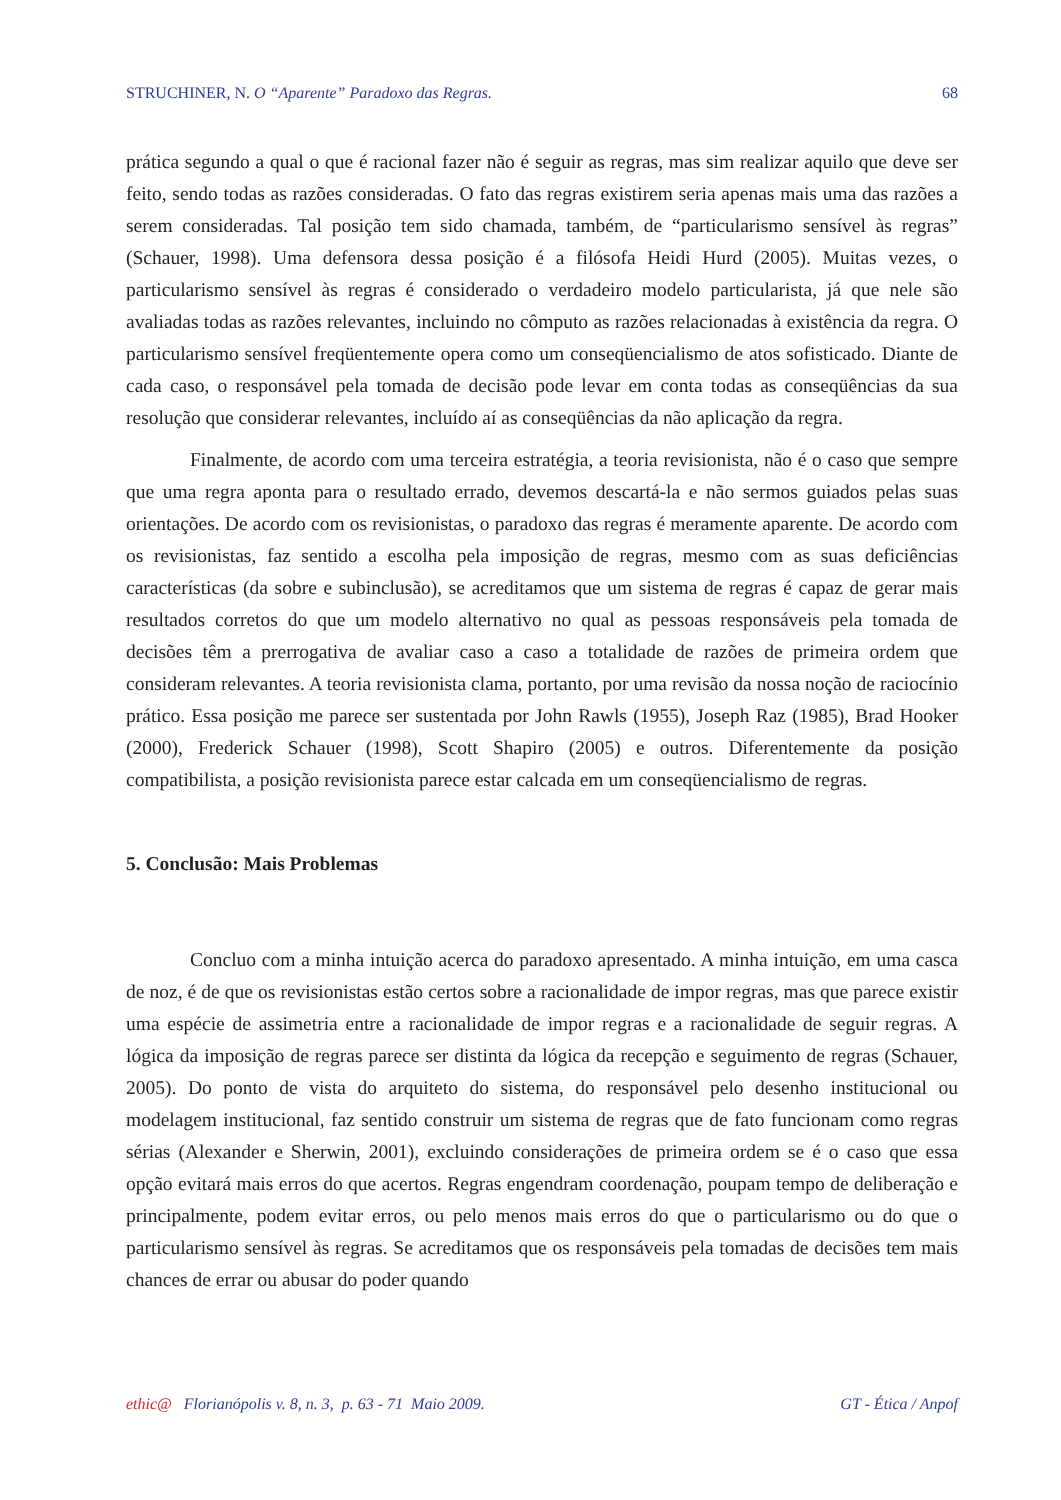STRUCHINER, N. O “Aparente” Paradoxo das Regras. 68
prática segundo a qual o que é racional fazer não é seguir as regras, mas sim realizar aquilo que deve ser feito, sendo todas as razões consideradas. O fato das regras existirem seria apenas mais uma das razões a serem consideradas. Tal posição tem sido chamada, também, de “particularismo sensível às regras” (Schauer, 1998). Uma defensora dessa posição é a filósofa Heidi Hurd (2005). Muitas vezes, o particularismo sensível às regras é considerado o verdadeiro modelo particularista, já que nele são avaliadas todas as razões relevantes, incluindo no cômputo as razões relacionadas à existência da regra. O particularismo sensível freqüentemente opera como um conseqüencialismo de atos sofisticado. Diante de cada caso, o responsável pela tomada de decisão pode levar em conta todas as conseqüências da sua resolução que considerar relevantes, incluído aí as conseqüências da não aplicação da regra.
Finalmente, de acordo com uma terceira estratégia, a teoria revisionista, não é o caso que sempre que uma regra aponta para o resultado errado, devemos descartá-la e não sermos guiados pelas suas orientações. De acordo com os revisionistas, o paradoxo das regras é meramente aparente. De acordo com os revisionistas, faz sentido a escolha pela imposição de regras, mesmo com as suas deficiências características (da sobre e subinclusão), se acreditamos que um sistema de regras é capaz de gerar mais resultados corretos do que um modelo alternativo no qual as pessoas responsáveis pela tomada de decisões têm a prerrogativa de avaliar caso a caso a totalidade de razões de primeira ordem que consideram relevantes. A teoria revisionista clama, portanto, por uma revisão da nossa noção de raciocínio prático. Essa posição me parece ser sustentada por John Rawls (1955), Joseph Raz (1985), Brad Hooker (2000), Frederick Schauer (1998), Scott Shapiro (2005) e outros. Diferentemente da posição compatibilista, a posição revisionista parece estar calcada em um conseqüencialismo de regras.
5. Conclusão: Mais Problemas
Concluo com a minha intuição acerca do paradoxo apresentado. A minha intuição, em uma casca de noz, é de que os revisionistas estão certos sobre a racionalidade de impor regras, mas que parece existir uma espécie de assimetria entre a racionalidade de impor regras e a racionalidade de seguir regras. A lógica da imposição de regras parece ser distinta da lógica da recepção e seguimento de regras (Schauer, 2005). Do ponto de vista do arquiteto do sistema, do responsável pelo desenho institucional ou modelagem institucional, faz sentido construir um sistema de regras que de fato funcionam como regras sérias (Alexander e Sherwin, 2001), excluindo considerações de primeira ordem se é o caso que essa opção evitará mais erros do que acertos. Regras engendram coordenação, poupam tempo de deliberação e principalmente, podem evitar erros, ou pelo menos mais erros do que o particularismo ou do que o particularismo sensível às regras. Se acreditamos que os responsáveis pela tomadas de decisões tem mais chances de errar ou abusar do poder quando
ethic@ Florianópolis v. 8, n. 3, p. 63 - 71 Maio 2009. GT - Ética / Anpof